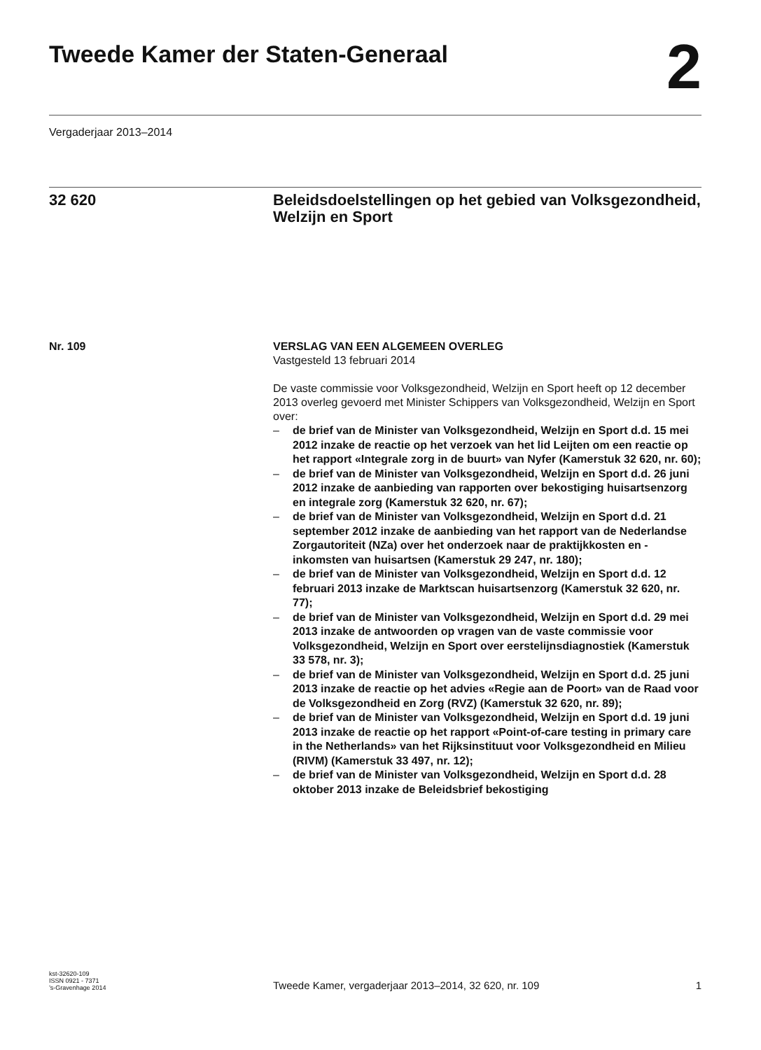Tweede Kamer der Staten-Generaal 2
Vergaderjaar 2013–2014
32 620 Beleidsdoelstellingen op het gebied van Volksgezondheid, Welzijn en Sport
Nr. 109 VERSLAG VAN EEN ALGEMEEN OVERLEG
Vastgesteld 13 februari 2014
De vaste commissie voor Volksgezondheid, Welzijn en Sport heeft op 12 december 2013 overleg gevoerd met Minister Schippers van Volksgezondheid, Welzijn en Sport over:
– de brief van de Minister van Volksgezondheid, Welzijn en Sport d.d. 15 mei 2012 inzake de reactie op het verzoek van het lid Leijten om een reactie op het rapport «Integrale zorg in de buurt» van Nyfer (Kamerstuk 32 620, nr. 60);
– de brief van de Minister van Volksgezondheid, Welzijn en Sport d.d. 26 juni 2012 inzake de aanbieding van rapporten over bekostiging huisartsenzorg en integrale zorg (Kamerstuk 32 620, nr. 67);
– de brief van de Minister van Volksgezondheid, Welzijn en Sport d.d. 21 september 2012 inzake de aanbieding van het rapport van de Nederlandse Zorgautoriteit (NZa) over het onderzoek naar de praktijkkosten en -inkomsten van huisartsen (Kamerstuk 29 247, nr. 180);
– de brief van de Minister van Volksgezondheid, Welzijn en Sport d.d. 12 februari 2013 inzake de Marktscan huisartsenzorg (Kamerstuk 32 620, nr. 77);
– de brief van de Minister van Volksgezondheid, Welzijn en Sport d.d. 29 mei 2013 inzake de antwoorden op vragen van de vaste commissie voor Volksgezondheid, Welzijn en Sport over eerstelijnsdiagnostiek (Kamerstuk 33 578, nr. 3);
– de brief van de Minister van Volksgezondheid, Welzijn en Sport d.d. 25 juni 2013 inzake de reactie op het advies «Regie aan de Poort» van de Raad voor de Volksgezondheid en Zorg (RVZ) (Kamerstuk 32 620, nr. 89);
– de brief van de Minister van Volksgezondheid, Welzijn en Sport d.d. 19 juni 2013 inzake de reactie op het rapport «Point-of-care testing in primary care in the Netherlands» van het Rijksinstituut voor Volksgezondheid en Milieu (RIVM) (Kamerstuk 33 497, nr. 12);
– de brief van de Minister van Volksgezondheid, Welzijn en Sport d.d. 28 oktober 2013 inzake de Beleidsbrief bekostiging
kst-32620-109
ISSN 0921 - 7371
’s-Gravenhage 2014
Tweede Kamer, vergaderjaar 2013–2014, 32 620, nr. 109
1